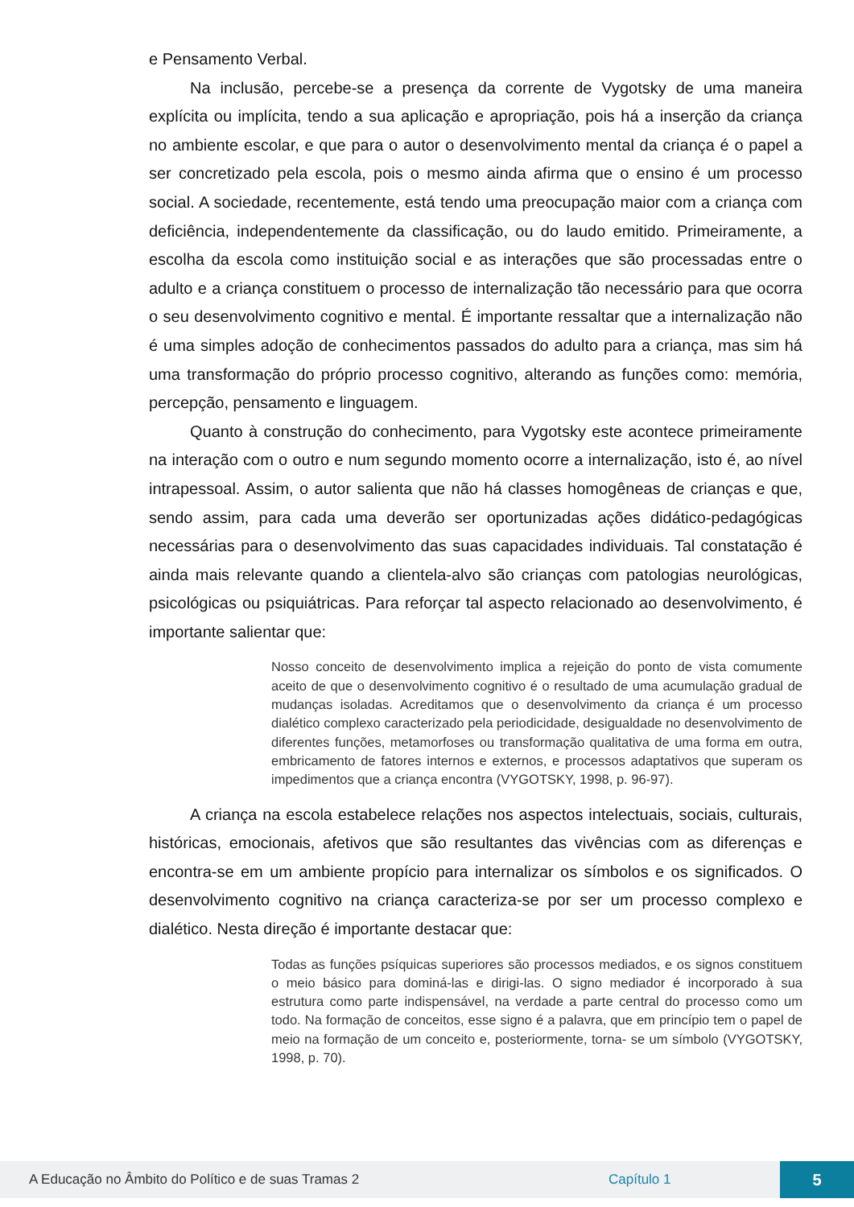e Pensamento Verbal.
Na inclusão, percebe-se a presença da corrente de Vygotsky de uma maneira explícita ou implícita, tendo a sua aplicação e apropriação, pois há a inserção da criança no ambiente escolar, e que para o autor o desenvolvimento mental da criança é o papel a ser concretizado pela escola, pois o mesmo ainda afirma que o ensino é um processo social. A sociedade, recentemente, está tendo uma preocupação maior com a criança com deficiência, independentemente da classificação, ou do laudo emitido. Primeiramente, a escolha da escola como instituição social e as interações que são processadas entre o adulto e a criança constituem o processo de internalização tão necessário para que ocorra o seu desenvolvimento cognitivo e mental. É importante ressaltar que a internalização não é uma simples adoção de conhecimentos passados do adulto para a criança, mas sim há uma transformação do próprio processo cognitivo, alterando as funções como: memória, percepção, pensamento e linguagem.
Quanto à construção do conhecimento, para Vygotsky este acontece primeiramente na interação com o outro e num segundo momento ocorre a internalização, isto é, ao nível intrapessoal. Assim, o autor salienta que não há classes homogêneas de crianças e que, sendo assim, para cada uma deverão ser oportunizadas ações didático-pedagógicas necessárias para o desenvolvimento das suas capacidades individuais. Tal constatação é ainda mais relevante quando a clientela-alvo são crianças com patologias neurológicas, psicológicas ou psiquiátricas. Para reforçar tal aspecto relacionado ao desenvolvimento, é importante salientar que:
Nosso conceito de desenvolvimento implica a rejeição do ponto de vista comumente aceito de que o desenvolvimento cognitivo é o resultado de uma acumulação gradual de mudanças isoladas. Acreditamos que o desenvolvimento da criança é um processo dialético complexo caracterizado pela periodicidade, desigualdade no desenvolvimento de diferentes funções, metamorfoses ou transformação qualitativa de uma forma em outra, embricamento de fatores internos e externos, e processos adaptativos que superam os impedimentos que a criança encontra (VYGOTSKY, 1998, p. 96-97).
A criança na escola estabelece relações nos aspectos intelectuais, sociais, culturais, históricas, emocionais, afetivos que são resultantes das vivências com as diferenças e encontra-se em um ambiente propício para internalizar os símbolos e os significados. O desenvolvimento cognitivo na criança caracteriza-se por ser um processo complexo e dialético. Nesta direção é importante destacar que:
Todas as funções psíquicas superiores são processos mediados, e os signos constituem o meio básico para dominá-las e dirigi-las. O signo mediador é incorporado à sua estrutura como parte indispensável, na verdade a parte central do processo como um todo. Na formação de conceitos, esse signo é a palavra, que em princípio tem o papel de meio na formação de um conceito e, posteriormente, torna- se um símbolo (VYGOTSKY, 1998, p. 70).
A Educação no Âmbito do Político e de suas Tramas 2 Capítulo 1 5